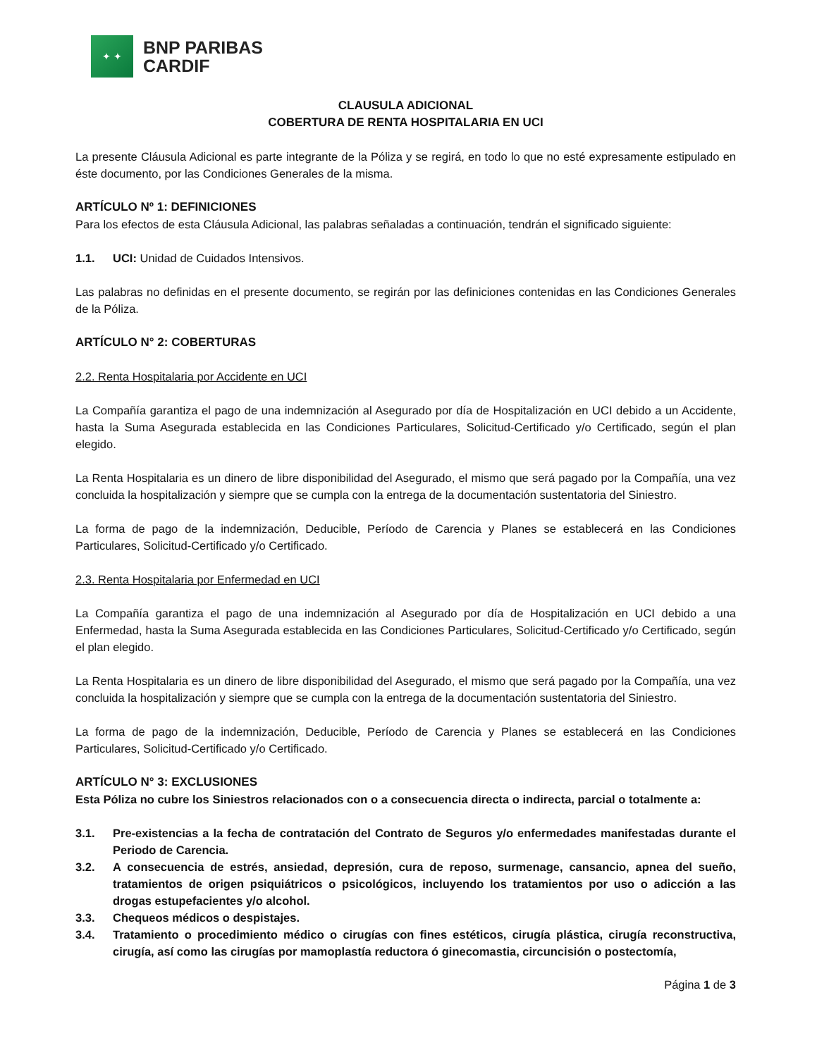✦ ✦
BNP PARIBAS
CARDIF
CLAUSULA ADICIONAL
COBERTURA DE RENTA HOSPITALARIA EN UCI
La presente Cláusula Adicional es parte integrante de la Póliza y se regirá, en todo lo que no esté expresamente estipulado en éste documento, por las Condiciones Generales de la misma.
ARTÍCULO Nº 1: DEFINICIONES
Para los efectos de esta Cláusula Adicional, las palabras señaladas a continuación, tendrán el significado siguiente:
1.1. UCI: Unidad de Cuidados Intensivos.
Las palabras no definidas en el presente documento, se regirán por las definiciones contenidas en las Condiciones Generales de la Póliza.
ARTÍCULO N° 2: COBERTURAS
2.2. Renta Hospitalaria por Accidente en UCI
La Compañía garantiza el pago de una indemnización al Asegurado por día de Hospitalización en UCI debido a un Accidente, hasta la Suma Asegurada establecida en las Condiciones Particulares, Solicitud-Certificado y/o Certificado, según el plan elegido.
La Renta Hospitalaria es un dinero de libre disponibilidad del Asegurado, el mismo que será pagado por la Compañía, una vez concluida la hospitalización y siempre que se cumpla con la entrega de la documentación sustentatoria del Siniestro.
La forma de pago de la indemnización, Deducible, Período de Carencia y Planes se establecerá en las Condiciones Particulares, Solicitud-Certificado y/o Certificado.
2.3. Renta Hospitalaria por Enfermedad en UCI
La Compañía garantiza el pago de una indemnización al Asegurado por día de Hospitalización en UCI debido a una Enfermedad, hasta la Suma Asegurada establecida en las Condiciones Particulares, Solicitud-Certificado y/o Certificado, según el plan elegido.
La Renta Hospitalaria es un dinero de libre disponibilidad del Asegurado, el mismo que será pagado por la Compañía, una vez concluida la hospitalización y siempre que se cumpla con la entrega de la documentación sustentatoria del Siniestro.
La forma de pago de la indemnización, Deducible, Período de Carencia y Planes se establecerá en las Condiciones Particulares, Solicitud-Certificado y/o Certificado.
ARTÍCULO N° 3: EXCLUSIONES
Esta Póliza no cubre los Siniestros relacionados con o a consecuencia directa o indirecta, parcial o totalmente a:
3.1. Pre-existencias a la fecha de contratación del Contrato de Seguros y/o enfermedades manifestadas durante el Periodo de Carencia.
3.2. A consecuencia de estrés, ansiedad, depresión, cura de reposo, surmenage, cansancio, apnea del sueño, tratamientos de origen psiquiátricos o psicológicos, incluyendo los tratamientos por uso o adicción a las drogas estupefacientes y/o alcohol.
3.3. Chequeos médicos o despistajes.
3.4. Tratamiento o procedimiento médico o cirugías con fines estéticos, cirugía plástica, cirugía reconstructiva, cirugía, así como las cirugías por mamoplastía reductora ó ginecomastia, circuncisión o postectomía,
Página 1 de 3